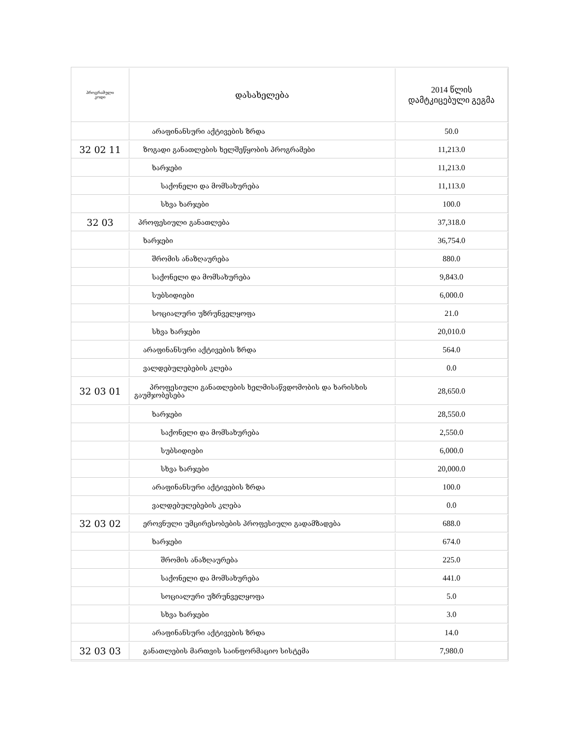| პროგრამული კოდი | დასახელება | 2014 წლის დამტკიცებული გეგმა |
| --- | --- | --- |
| | არაფინანსური აქტივების ზრდა | 50.0 |
| 32 02 11 | ზოგადი განათლების ხელშეწყობის პროგრამები | 11,213.0 |
| | ხარჯები | 11,213.0 |
| | საქონელი და მომსახურება | 11,113.0 |
| | სხვა ხარჯები | 100.0 |
| 32 03 | პროფესიული განათლება | 37,318.0 |
| | ხარჯები | 36,754.0 |
| | შრომის ანაზღაურება | 880.0 |
| | საქონელი და მომსახურება | 9,843.0 |
| | სუბსიდიები | 6,000.0 |
| | სოციალური უზრუნველყოფა | 21.0 |
| | სხვა ხარჯები | 20,010.0 |
| | არაფინანსური აქტივების ზრდა | 564.0 |
| | ვალდებულებების კლება | 0.0 |
| 32 03 01 | პროფესიული განათლების ხელმისაწვდომობის და ხარისხის გაუმჯობესება | 28,650.0 |
| | ხარჯები | 28,550.0 |
| | საქონელი და მომსახურება | 2,550.0 |
| | სუბსიდიები | 6,000.0 |
| | სხვა ხარჯები | 20,000.0 |
| | არაფინანსური აქტივების ზრდა | 100.0 |
| | ვალდებულებების კლება | 0.0 |
| 32 03 02 | ეროვნული უმცირესობების პროფესიული გადამზადება | 688.0 |
| | ხარჯები | 674.0 |
| | შრომის ანაზღაურება | 225.0 |
| | საქონელი და მომსახურება | 441.0 |
| | სოციალური უზრუნველყოფა | 5.0 |
| | სხვა ხარჯები | 3.0 |
| | არაფინანსური აქტივების ზრდა | 14.0 |
| 32 03 03 | განათლების მართვის საინფორმაციო სისტემა | 7,980.0 |